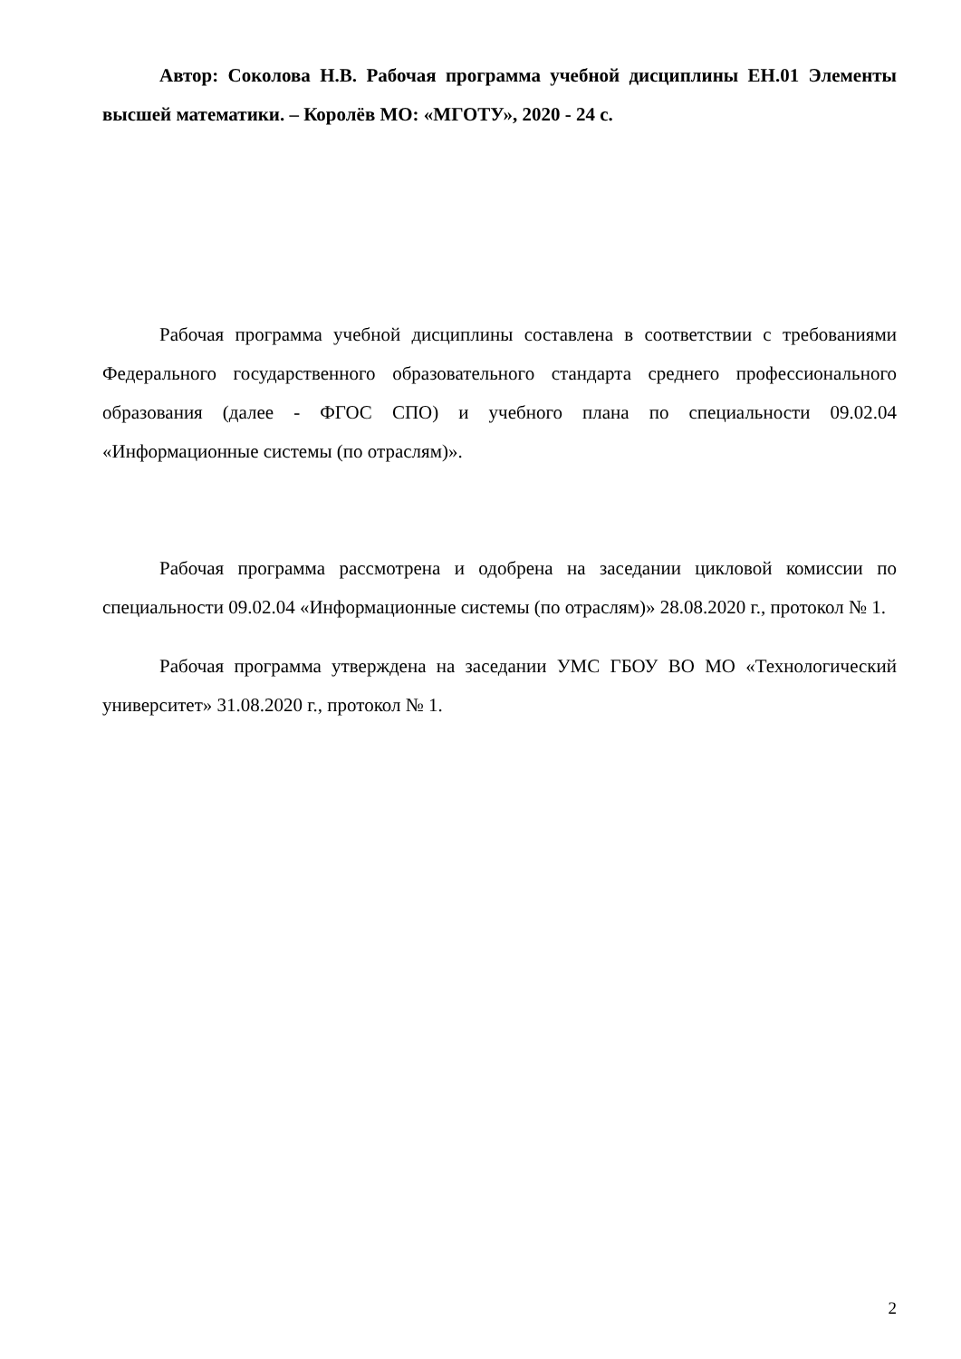Автор: Соколова Н.В. Рабочая программа учебной дисциплины ЕН.01 Элементы высшей математики. – Королёв МО: «МГОТУ», 2020 - 24 с.
Рабочая программа учебной дисциплины составлена в соответствии с требованиями Федерального государственного образовательного стандарта среднего профессионального образования (далее - ФГОС СПО) и учебного плана по специальности 09.02.04 «Информационные системы (по отраслям)».
Рабочая программа рассмотрена и одобрена на заседании цикловой комиссии по специальности 09.02.04 «Информационные системы (по отраслям)» 28.08.2020 г., протокол № 1.
Рабочая программа утверждена на заседании УМС ГБОУ ВО МО «Технологический университет» 31.08.2020 г., протокол № 1.
2